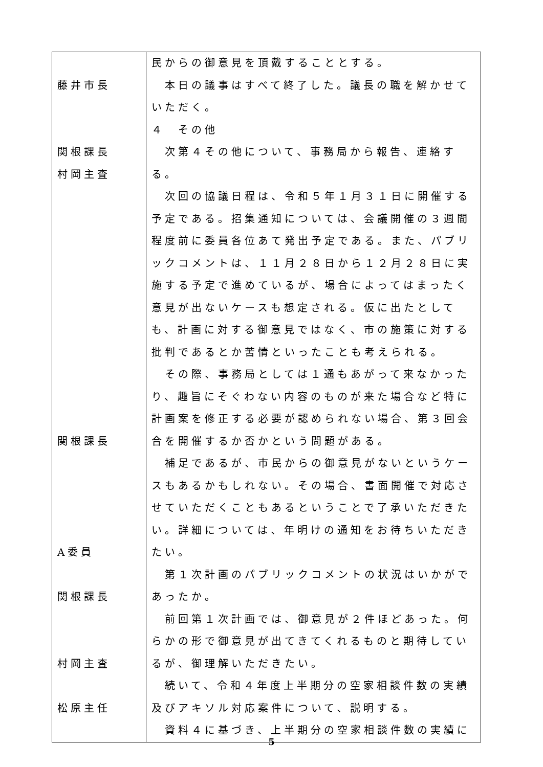| 藤井市長 関根課長 村岡主査 関根課長 A委員 関根課長 村岡主査 松原主任 | 民からの御意見を頂戴することとする。 本日の議事はすべて終了した。議長の職を解かせていただく。 ４ その他 次第４その他について、事務局から報告、連絡する。 次回の協議日程は、令和５年１月３１日に開催する予定である。招集通知については、会議開催の３週間程度前に委員各位あて発出予定である。また、パブリックコメントは、１１月２８日から１２月２８日に実施する予定で進めているが、場合によってはまったく意見が出ないケースも想定される。仮に出たとしても、計画に対する御意見ではなく、市の施策に対する批判であるとか苦情といったことも考えられる。 その際、事務局としては１通もあがって来なかったり、趣旨にそぐわない内容のものが来た場合など特に計画案を修正する必要が認められない場合、第３回会合を開催するか否かという問題がある。 補足であるが、市民からの御意見がないというケースもあるかもしれない。その場合、書面開催で対応させていただくこともあるということで了承いただきたい。詳細については、年明けの通知をお待ちいただきたい。 第１次計画のパブリックコメントの状況はいかがであったか。 前回第１次計画では、御意見が２件ほどあった。何らかの形で御意見が出てきてくれるものと期待しているが、御理解いただきたい。 続いて、令和４年度上半期分の空家相談件数の実績及びアキソル対応案件について、説明する。 資料４に基づき、上半期分の空家相談件数の実績に |
5